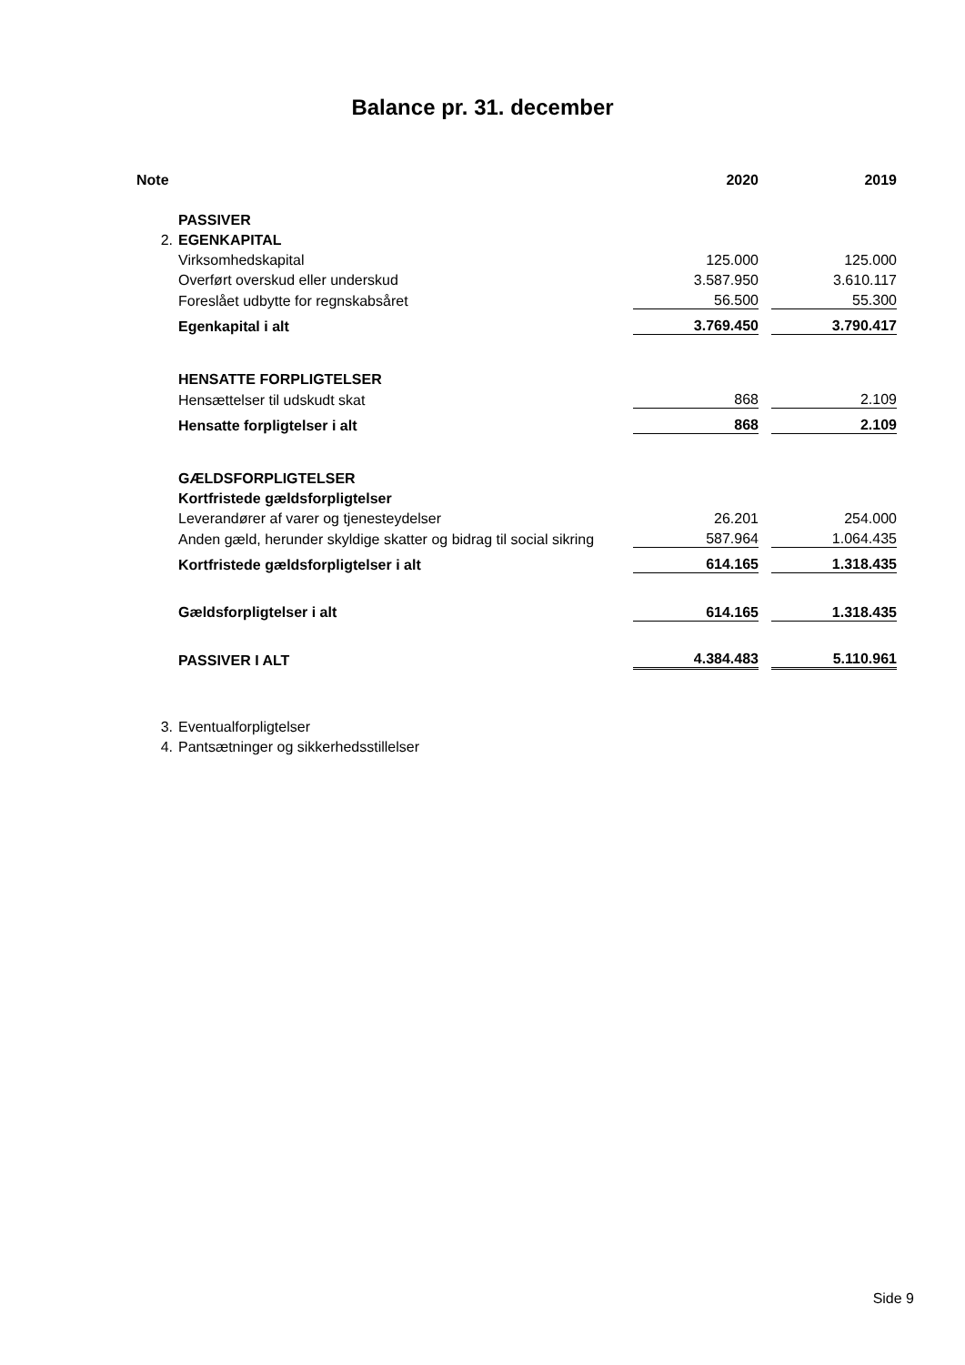Balance pr. 31. december
| Note | | 2020 | | 2019 |
| --- | --- | --- | --- | --- |
| | PASSIVER | | | |
| 2. | EGENKAPITAL | | | |
| | Virksomhedskapital | 125.000 | | 125.000 |
| | Overført overskud eller underskud | 3.587.950 | | 3.610.117 |
| | Foreslået udbytte for regnskabsåret | 56.500 | | 55.300 |
| | Egenkapital i alt | 3.769.450 | | 3.790.417 |
| | HENSATTE FORPLIGTELSER | | | |
| | Hensættelser til udskudt skat | 868 | | 2.109 |
| | Hensatte forpligtelser i alt | 868 | | 2.109 |
| | GÆLDSFORPLIGTELSER | | | |
| | Kortfristede gældsforpligtelser | | | |
| | Leverandører af varer og tjenesteydelser | 26.201 | | 254.000 |
| | Anden gæld, herunder skyldige skatter og bidrag til social sikring | 587.964 | | 1.064.435 |
| | Kortfristede gældsforpligtelser i alt | 614.165 | | 1.318.435 |
| | Gældsforpligtelser i alt | 614.165 | | 1.318.435 |
| | PASSIVER I ALT | 4.384.483 | | 5.110.961 |
| 3. | Eventualforpligtelser | | | |
| 4. | Pantsætninger og sikkerhedsstillelser | | | |
Side 9